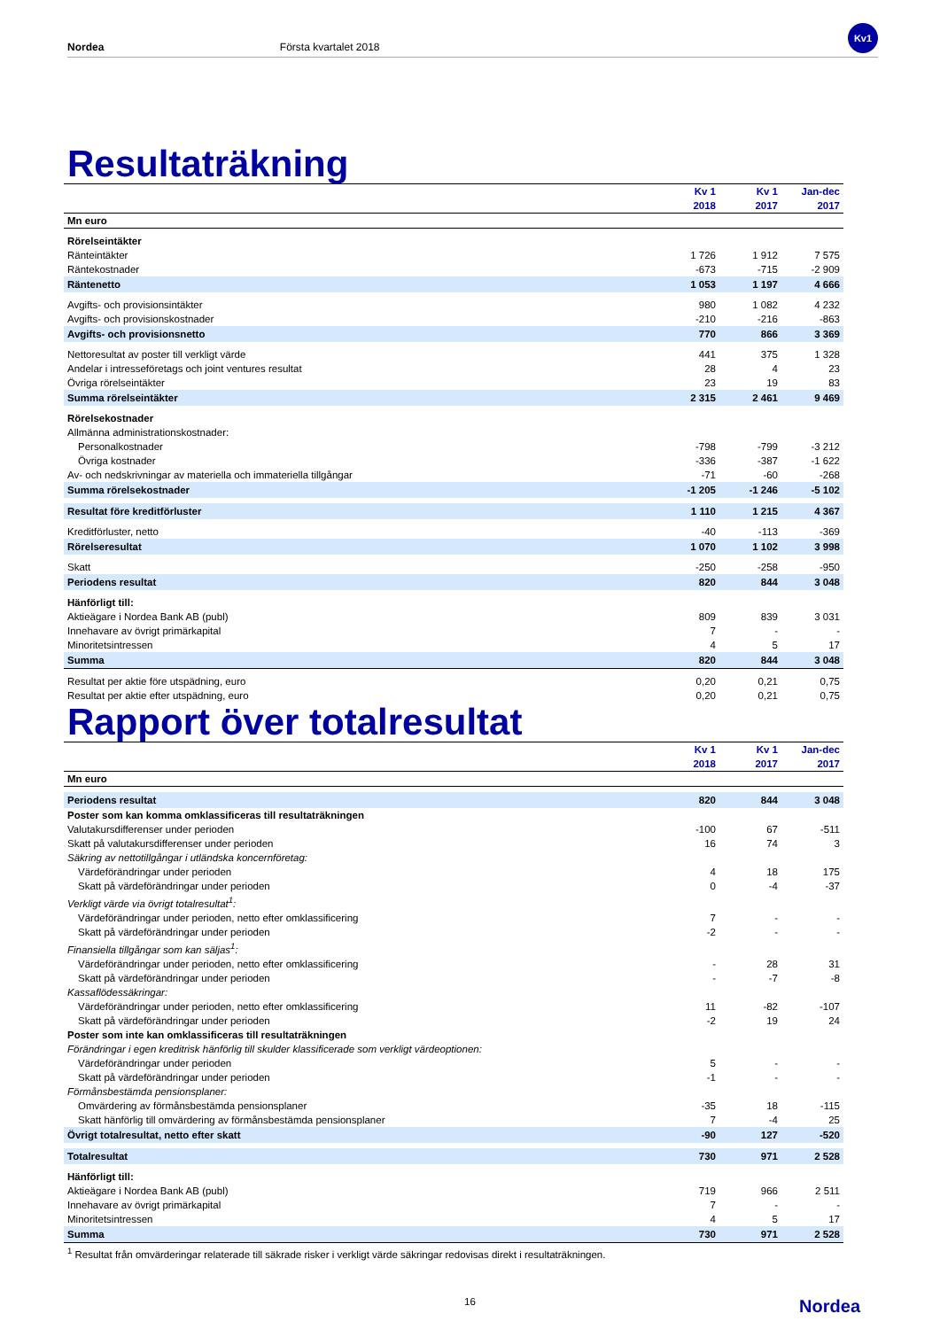Nordea Första kvartalet 2018
Kv1
Resultaträkning
| | Kv 1 2018 | Kv 1 2017 | Jan-dec 2017 |
| --- | --- | --- | --- |
| Mn euro | | | |
| Rörelseintäkter | | | |
| Ränteintäkter | 1 726 | 1 912 | 7 575 |
| Räntekostnader | -673 | -715 | -2 909 |
| Räntenetto | 1 053 | 1 197 | 4 666 |
| Avgifts- och provisionsintäkter | 980 | 1 082 | 4 232 |
| Avgifts- och provisionskostnader | -210 | -216 | -863 |
| Avgifts- och provisionsnetto | 770 | 866 | 3 369 |
| Nettoresultat av poster till verkligt värde | 441 | 375 | 1 328 |
| Andelar i intresseföretags och joint ventures resultat | 28 | 4 | 23 |
| Övriga rörelseintäkter | 23 | 19 | 83 |
| Summa rörelseintäkter | 2 315 | 2 461 | 9 469 |
| Rörelsekostnader | | | |
| Allmänna administrationskostnader: | | | |
| Personalkostnader | -798 | -799 | -3 212 |
| Övriga kostnader | -336 | -387 | -1 622 |
| Av- och nedskrivningar av materiella och immateriella tillgångar | -71 | -60 | -268 |
| Summa rörelsekostnader | -1 205 | -1 246 | -5 102 |
| Resultat före kreditförluster | 1 110 | 1 215 | 4 367 |
| Kreditförluster, netto | -40 | -113 | -369 |
| Rörelseresultat | 1 070 | 1 102 | 3 998 |
| Skatt | -250 | -258 | -950 |
| Periodens resultat | 820 | 844 | 3 048 |
| Hänförligt till: | | | |
| Aktieägare i Nordea Bank AB (publ) | 809 | 839 | 3 031 |
| Innehavare av övrigt primärkapital | 7 | - | - |
| Minoritetsintressen | 4 | 5 | 17 |
| Summa | 820 | 844 | 3 048 |
| Resultat per aktie före utspädning, euro | 0,20 | 0,21 | 0,75 |
| Resultat per aktie efter utspädning, euro | 0,20 | 0,21 | 0,75 |
Rapport över totalresultat
| | Kv 1 2018 | Kv 1 2017 | Jan-dec 2017 |
| --- | --- | --- | --- |
| Mn euro | | | |
| Periodens resultat | 820 | 844 | 3 048 |
| Poster som kan komma omklassificeras till resultaträkningen | | | |
| Valutakursdifferenser under perioden | -100 | 67 | -511 |
| Skatt på valutakursdifferenser under perioden | 16 | 74 | 3 |
| Säkring av nettotillgångar i utländska koncernföretag: | | | |
| Värdeförändringar under perioden | 4 | 18 | 175 |
| Skatt på värdeförändringar under perioden | 0 | -4 | -37 |
| Verkligt värde via övrigt totalresultat<sup>1</sup>: | | | |
| Värdeförändringar under perioden, netto efter omklassificering | 7 | - | - |
| Skatt på värdeförändringar under perioden | -2 | - | - |
| Finansiella tillgångar som kan säljas<sup>1</sup>: | | | |
| Värdeförändringar under perioden, netto efter omklassificering | - | 28 | 31 |
| Skatt på värdeförändringar under perioden | - | -7 | -8 |
| Kassaflödessäkringar: | | | |
| Värdeförändringar under perioden, netto efter omklassificering | 11 | -82 | -107 |
| Skatt på värdeförändringar under perioden | -2 | 19 | 24 |
| Poster som inte kan omklassificeras till resultaträkningen | | | |
| Förändringar i egen kreditrisk hänförlig till skulder klassificerade som verkligt värdeoptionen: | | | |
| Värdeförändringar under perioden | 5 | - | - |
| Skatt på värdeförändringar under perioden | -1 | - | - |
| Förmånsbestämda pensionsplaner: | | | |
| Omvärdering av förmånsbestämda pensionsplaner | -35 | 18 | -115 |
| Skatt hänförlig till omvärdering av förmånsbestämda pensionsplaner | 7 | -4 | 25 |
| Övrigt totalresultat, netto efter skatt | -90 | 127 | -520 |
| Totalresultat | 730 | 971 | 2 528 |
| Hänförligt till: | | | |
| Aktieägare i Nordea Bank AB (publ) | 719 | 966 | 2 511 |
| Innehavare av övrigt primärkapital | 7 | - | - |
| Minoritetsintressen | 4 | 5 | 17 |
| Summa | 730 | 971 | 2 528 |
<sup>1</sup> Resultat från omvärderingar relaterade till säkrade risker i verkligt värde säkringar redovisas direkt i resultaträkningen.
16 Nordea